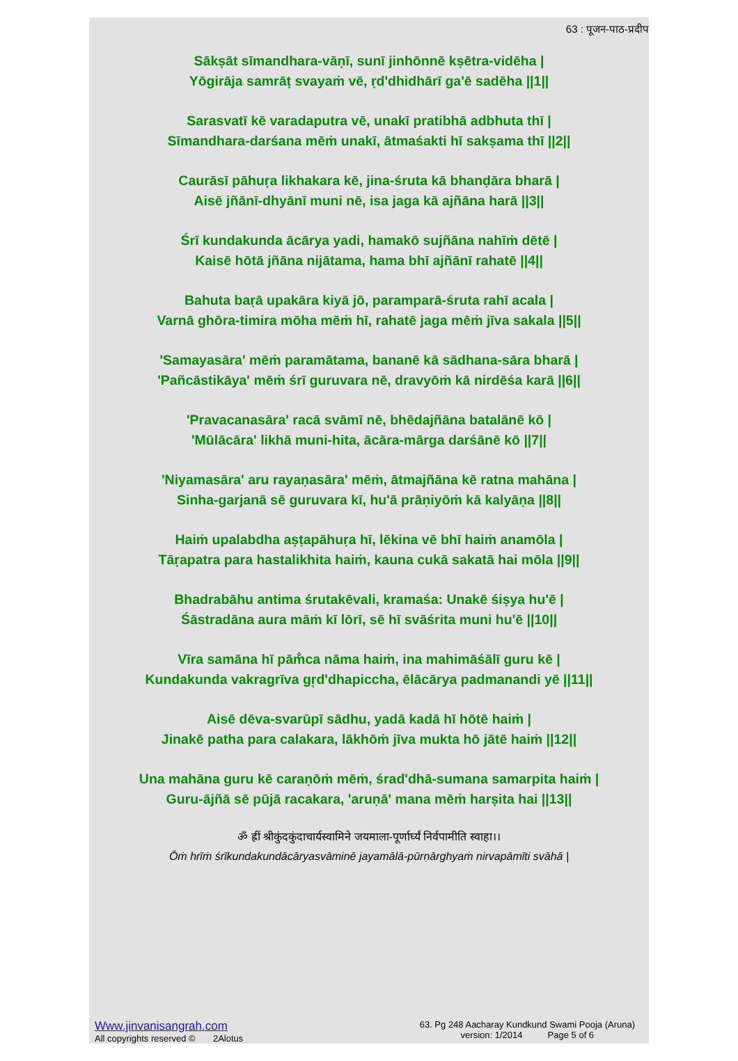63 : पूजन-पाठ-प्रदीप
Sākṣāt sīmandhara-vāṇī, sunī jinhōnnē kṣētra-vidēha |
Yōgirāja samrāṭ svayaṁ vē, ṛd'dhidhārī ga'ē sadēha ||1||
Sarasvatī kē varadaputra vē, unakī pratibhā adbhuta thī |
Sīmandhara-darśana mēṁ unakī, ātmaśakti hī sakṣama thī ||2||
Caurāsī pāhuṛa likhakara kē, jina-śruta kā bhanḍāra bharā |
Aisē jñānī-dhyānī muni nē, isa jaga kā ajñāna harā ||3||
Śrī kundakunda ācārya yadi, hamakō sujñāna nahīṁ dētē |
Kaisē hōtā jñāna nijātama, hama bhī ajñānī rahatē ||4||
Bahuta baṛā upakāra kiyā jō, paramparā-śruta rahī acala |
Varnā ghōra-timira mōha mēṁ hī, rahatē jaga mēṁ jīva sakala ||5||
'Samayasāra' mēṁ paramātama, bananē kā sādhana-sāra bharā |
'Pañcāstikāya' mēṁ śrī guruvara nē, dravyōṁ kā nirdēśa karā ||6||
'Pravacanasāra' racā svāmī nē, bhēdajñāna batalānē kō |
'Mūlācāra' likhā muni-hita, ācāra-mārga darśānē kō ||7||
'Niyamasāra' aru rayaṇasāra' mēṁ, ātmajñāna kē ratna mahāna |
Sinha-garjanā sē guruvara kī, hu'ā prāṇiyōṁ kā kalyāṇa ||8||
Haiṁ upalabdha aṣṭapāhuṛa hī, lēkina vē bhī haiṁ anamōla |
Tāṛapatra para hastalikhita haiṁ, kauna cukā sakatā hai mōla ||9||
Bhadrabāhu antima śrutakēvali, kramaśa: Unakē śiṣya hu'ē |
Śāstradāna aura māṁ kī lōrī, sē hī svāśrita muni hu'ē ||10||
Vīra samāna hī pām̐ca nāma haiṁ, ina mahimāśālī guru kē |
Kundakunda vakragrīva gr̥d'dhapiccha, ēlācārya padmanandi yē ||11||
Aisē dēva-svarūpī sādhu, yadā kadā hī hōtē haiṁ |
Jinakē patha para calakara, lākhōṁ jīva mukta hō jātē haiṁ ||12||
Una mahāna guru kē caraṇōṁ mēṁ, śrad'dhā-sumana samarpita haiṁ |
Guru-ājñā sē pūjā racakara, 'aruṇā' mana mēṁ harṣita hai ||13||
ॐ ह्रीं श्रीकुंदकुंदाचार्यस्वामिने जयमाला-पूर्णार्घ्यं निर्वपामीति स्वाहा।।
Ōṁ hrīṁ śrīkundakundācāryasvāminē jayamālā-pūrṇārghyaṁ nirvapāmīti svāhā |
Www.jinvanisangrah.com
All copyrights reserved © 2Alotus
63. Pg 248 Aacharay Kundkund Swami Pooja (Aruna)
version: 1/2014 Page 5 of 6